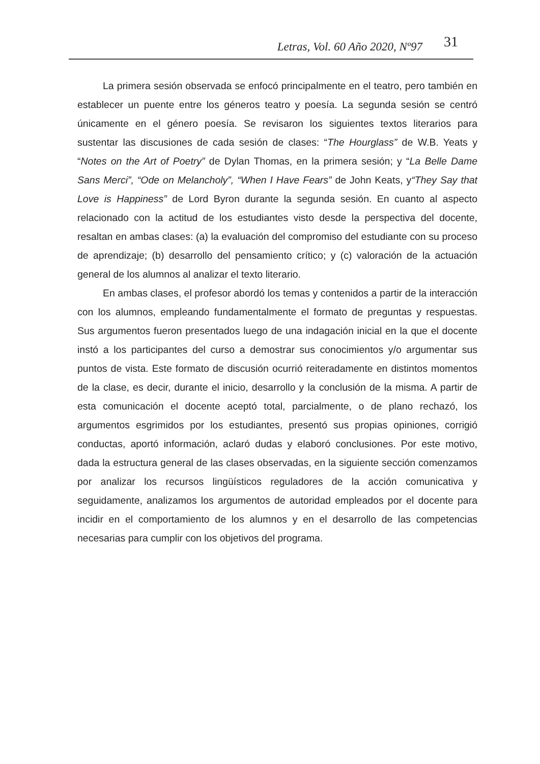Letras, Vol. 60 Año 2020, Nº97 31
La primera sesión observada se enfocó principalmente en el teatro, pero también en establecer un puente entre los géneros teatro y poesía. La segunda sesión se centró únicamente en el género poesía. Se revisaron los siguientes textos literarios para sustentar las discusiones de cada sesión de clases: “The Hourglass” de W.B. Yeats y “Notes on the Art of Poetry” de Dylan Thomas, en la primera sesión; y “La Belle Dame Sans Merci”, “Ode on Melancholy”, “When I Have Fears” de John Keats, y“They Say that Love is Happiness” de Lord Byron durante la segunda sesión. En cuanto al aspecto relacionado con la actitud de los estudiantes visto desde la perspectiva del docente, resaltan en ambas clases: (a) la evaluación del compromiso del estudiante con su proceso de aprendizaje; (b) desarrollo del pensamiento crítico; y (c) valoración de la actuación general de los alumnos al analizar el texto literario.
En ambas clases, el profesor abordó los temas y contenidos a partir de la interacción con los alumnos, empleando fundamentalmente el formato de preguntas y respuestas. Sus argumentos fueron presentados luego de una indagación inicial en la que el docente instó a los participantes del curso a demostrar sus conocimientos y/o argumentar sus puntos de vista. Este formato de discusión ocurrió reiteradamente en distintos momentos de la clase, es decir, durante el inicio, desarrollo y la conclusión de la misma. A partir de esta comunicación el docente aceptó total, parcialmente, o de plano rechazó, los argumentos esgrimidos por los estudiantes, presentó sus propias opiniones, corrigió conductas, aportó información, aclaró dudas y elaboró conclusiones. Por este motivo, dada la estructura general de las clases observadas, en la siguiente sección comenzamos por analizar los recursos lingüísticos reguladores de la acción comunicativa y seguidamente, analizamos los argumentos de autoridad empleados por el docente para incidir en el comportamiento de los alumnos y en el desarrollo de las competencias necesarias para cumplir con los objetivos del programa.